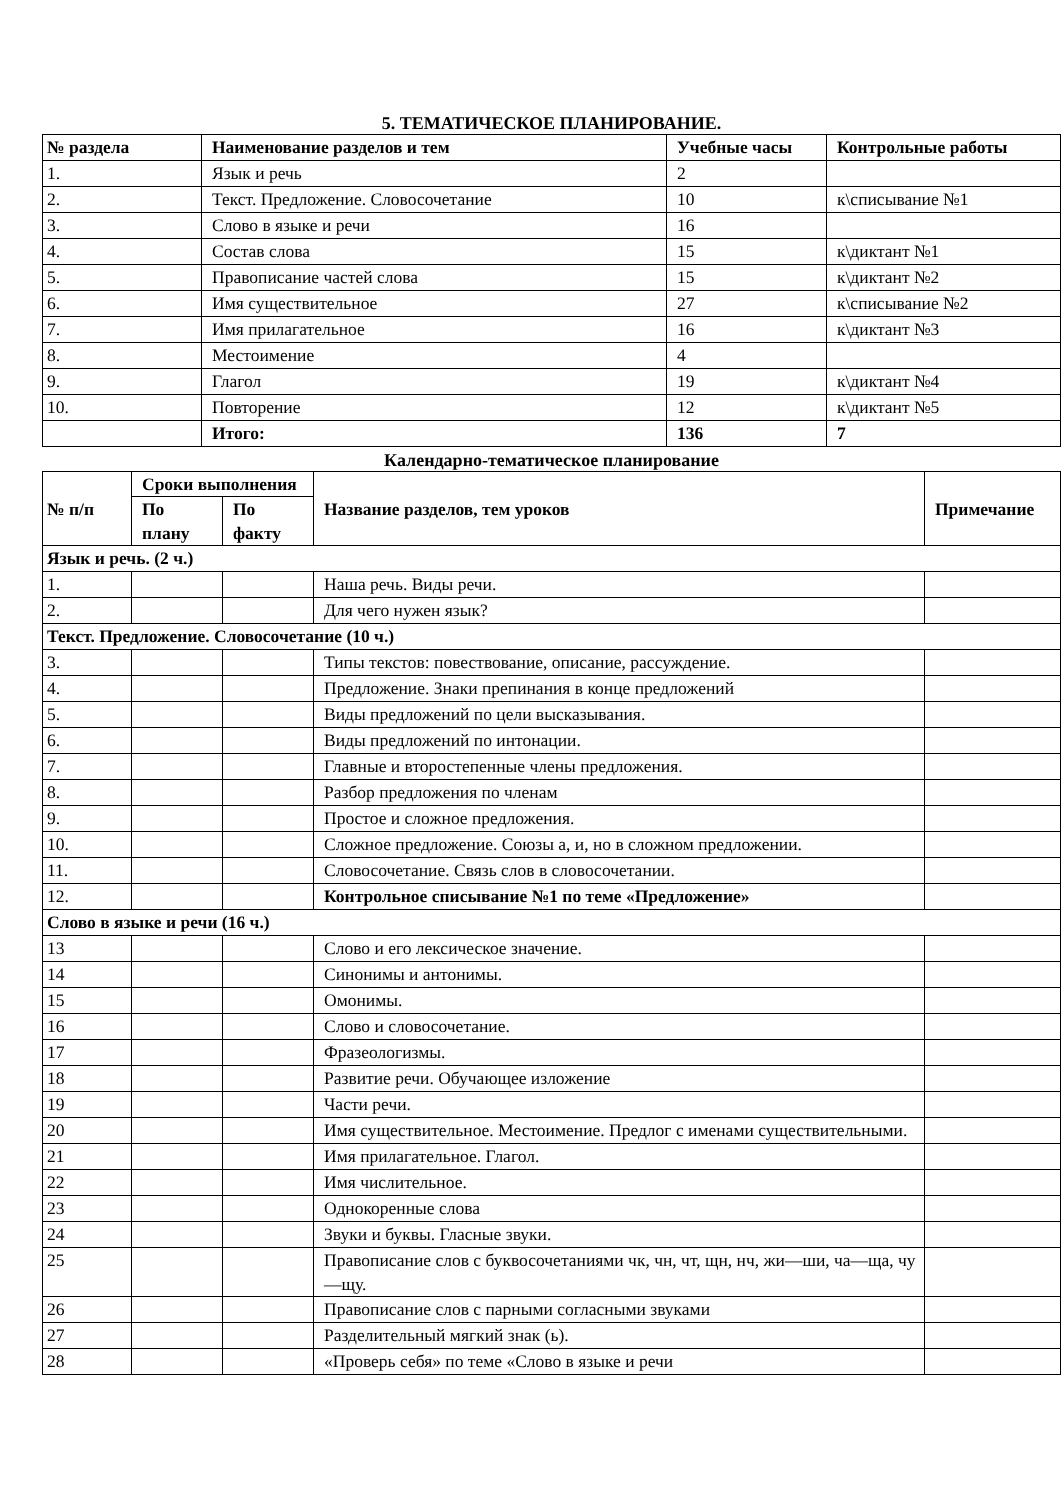5. ТЕМАТИЧЕСКОЕ ПЛАНИРОВАНИЕ.
| № раздела | Наименование разделов и тем | Учебные часы | Контрольные работы |
| --- | --- | --- | --- |
| 1. | Язык и речь | 2 | |
| 2. | Текст. Предложение. Словосочетание | 10 | к\списывание №1 |
| 3. | Слово в языке и речи | 16 | |
| 4. | Состав слова | 15 | к\диктант №1 |
| 5. | Правописание частей слова | 15 | к\диктант №2 |
| 6. | Имя существительное | 27 | к\списывание №2 |
| 7. | Имя прилагательное | 16 | к\диктант №3 |
| 8. | Местоимение | 4 | |
| 9. | Глагол | 19 | к\диктант №4 |
| 10. | Повторение | 12 | к\диктант №5 |
| | Итого: | 136 | 7 |
Календарно-тематическое планирование
| № п/п | Сроки выполнения | | Название разделов, тем уроков | Примечание |
| --- | --- | --- | --- | --- |
| | По плану | По факту | | |
| Язык и речь. (2 ч.) | | | | |
| 1. | | | Наша речь. Виды речи. | |
| 2. | | | Для чего нужен язык? | |
| Текст. Предложение. Словосочетание (10 ч.) | | | | |
| 3. | | | Типы текстов: повествование, описание, рассуждение. | |
| 4. | | | Предложение. Знаки препинания в конце предложений | |
| 5. | | | Виды предложений по цели высказывания. | |
| 6. | | | Виды предложений по интонации. | |
| 7. | | | Главные и второстепенные члены предложения. | |
| 8. | | | Разбор предложения по членам | |
| 9. | | | Простое и сложное предложения. | |
| 10. | | | Сложное предложение. Союзы а, и, но в сложном предложении. | |
| 11. | | | Словосочетание. Связь слов в словосочетании. | |
| 12. | | | Контрольное списывание №1 по теме «Предложение» | |
| Слово в языке и речи (16 ч.) | | | | |
| 13 | | | Слово и его лексическое значение. | |
| 14 | | | Синонимы и антонимы. | |
| 15 | | | Омонимы. | |
| 16 | | | Слово и словосочетание. | |
| 17 | | | Фразеологизмы. | |
| 18 | | | Развитие речи. Обучающее изложение | |
| 19 | | | Части речи. | |
| 20 | | | Имя существительное. Местоимение. Предлог с именами существительными. | |
| 21 | | | Имя прилагательное. Глагол. | |
| 22 | | | Имя числительное. | |
| 23 | | | Однокоренные слова | |
| 24 | | | Звуки и буквы. Гласные звуки. | |
| 25 | | | Правописание слов с буквосочетаниями чк, чн, чт, щн, нч, жи—ши, ча—ща, чу—щу. | |
| 26 | | | Правописание слов с парными согласными звуками | |
| 27 | | | Разделительный мягкий знак (ь). | |
| 28 | | | «Проверь себя» по теме «Слово в языке и речи | |